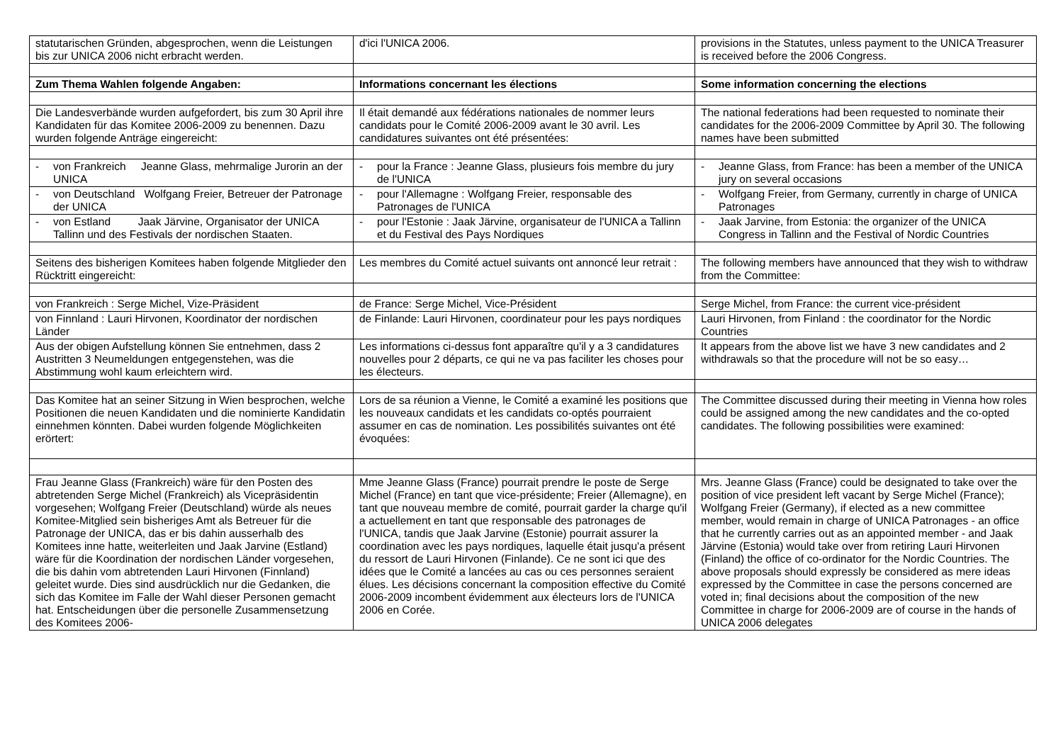| statutarischen Gründen, abgesprochen, wenn die Leistungen bis zur UNICA 2006 nicht erbracht werden. | d'ici l'UNICA 2006. | provisions in the Statutes, unless payment to the UNICA Treasurer is received before the 2006 Congress. |
| Zum Thema Wahlen folgende Angaben: | Informations concernant les élections | Some information concerning the elections |
| Die Landesverbände wurden aufgefordert, bis zum 30 April ihre Kandidaten für das Komitee 2006-2009 zu benennen. Dazu wurden folgende Anträge eingereicht: | Il était demandé aux fédérations nationales de nommer leurs candidats pour le Comité 2006-2009 avant le 30 avril. Les candidatures suivantes ont été présentées: | The national federations had been requested to nominate their candidates for the 2006-2009 Committee by April 30. The following names have been submitted |
| - von Frankreich Jeanne Glass, mehrmalige Jurorin an der UNICA | - pour la France : Jeanne Glass, plusieurs fois membre du jury de l'UNICA | - Jeanne Glass, from France: has been a member of the UNICA jury on several occasions |
| - von Deutschland Wolfgang Freier, Betreuer der Patronage der UNICA | - pour l'Allemagne : Wolfgang Freier, responsable des Patronages de l'UNICA | - Wolfgang Freier, from Germany, currently in charge of UNICA Patronages |
| - von Estland Jaak Järvine, Organisator der UNICA Tallinn und des Festivals der nordischen Staaten. | - pour l'Estonie : Jaak Järvine, organisateur de l'UNICA a Tallinn et du Festival des Pays Nordiques | - Jaak Jarvine, from Estonia: the organizer of the UNICA Congress in Tallinn and the Festival of Nordic Countries |
| Seitens des bisherigen Komitees haben folgende Mitglieder den Rücktritt eingereicht: | Les membres du Comité actuel suivants ont annoncé leur retrait : | The following members have announced that they wish to withdraw from the Committee: |
| von Frankreich : Serge Michel, Vize-Präsident | de France: Serge Michel, Vice-Président | Serge Michel, from France: the current vice-président |
| von Finnland : Lauri Hirvonen, Koordinator der nordischen Länder | de Finlande: Lauri Hirvonen, coordinateur pour les pays nordiques | Lauri Hirvonen, from Finland : the coordinator for the Nordic Countries |
| Aus der obigen Aufstellung können Sie entnehmen, dass 2 Austritten 3 Neumeldungen entgegenstehen, was die Abstimmung wohl kaum erleichtern wird. | Les informations ci-dessus font apparaître qu'il y a 3 candidatures nouvelles pour 2 départs, ce qui ne va pas faciliter les choses pour les électeurs. | It appears from the above list we have 3 new candidates and 2 withdrawals so that the procedure will not be so easy… |
| Das Komitee hat an seiner Sitzung in Wien besprochen, welche Positionen die neuen Kandidaten und die nominierte Kandidatin einnehmen könnten. Dabei wurden folgende Möglichkeiten erörtert: | Lors de sa réunion a Vienne, le Comité a examiné les positions que les nouveaux candidats et les candidats co-optés pourraient assumer en cas de nomination. Les possibilités suivantes ont été évoquées: | The Committee discussed during their meeting in Vienna how roles could be assigned among the new candidates and the co-opted candidates. The following possibilities were examined: |
| Frau Jeanne Glass (Frankreich) wäre für den Posten des abtretenden Serge Michel (Frankreich) als Vicepräsidentin vorgesehen; Wolfgang Freier (Deutschland) würde als neues Komitee-Mitglied sein bisheriges Amt als Betreuer für die Patronage der UNICA, das er bis dahin ausserhalb des Komitees inne hatte, weiterleiten und Jaak Jarvine (Estland) wäre für die Koordination der nordischen Länder vorgesehen, die bis dahin vom abtretenden Lauri Hirvonen (Finnland) geleitet wurde. Dies sind ausdrücklich nur die Gedanken, die sich das Komitee im Falle der Wahl dieser Personen gemacht hat. Entscheidungen über die personelle Zusammensetzung des Komitees 2006- | Mme Jeanne Glass (France) pourrait prendre le poste de Serge Michel (France) en tant que vice-présidente; Freier (Allemagne), en tant que nouveau membre de comité, pourrait garder la charge qu'il a actuellement en tant que responsable des patronages de l'UNICA, tandis que Jaak Jarvine (Estonie) pourrait assurer la coordination avec les pays nordiques, laquelle était jusqu'a présent du ressort de Lauri Hirvonen (Finlande). Ce ne sont ici que des idées que le Comité a lancées au cas ou ces personnes seraient élues. Les décisions concernant la composition effective du Comité 2006-2009 incombent évidemment aux électeurs lors de l'UNICA 2006 en Corée. | Mrs. Jeanne Glass (France) could be designated to take over the position of vice president left vacant by Serge Michel (France); Wolfgang Freier (Germany), if elected as a new committee member, would remain in charge of UNICA Patronages - an office that he currently carries out as an appointed member - and Jaak Järvine (Estonia) would take over from retiring Lauri Hirvonen (Finland) the office of co-ordinator for the Nordic Countries. The above proposals should expressly be considered as mere ideas expressed by the Committee in case the persons concerned are voted in; final decisions about the composition of the new Committee in charge for 2006-2009 are of course in the hands of UNICA 2006 delegates |